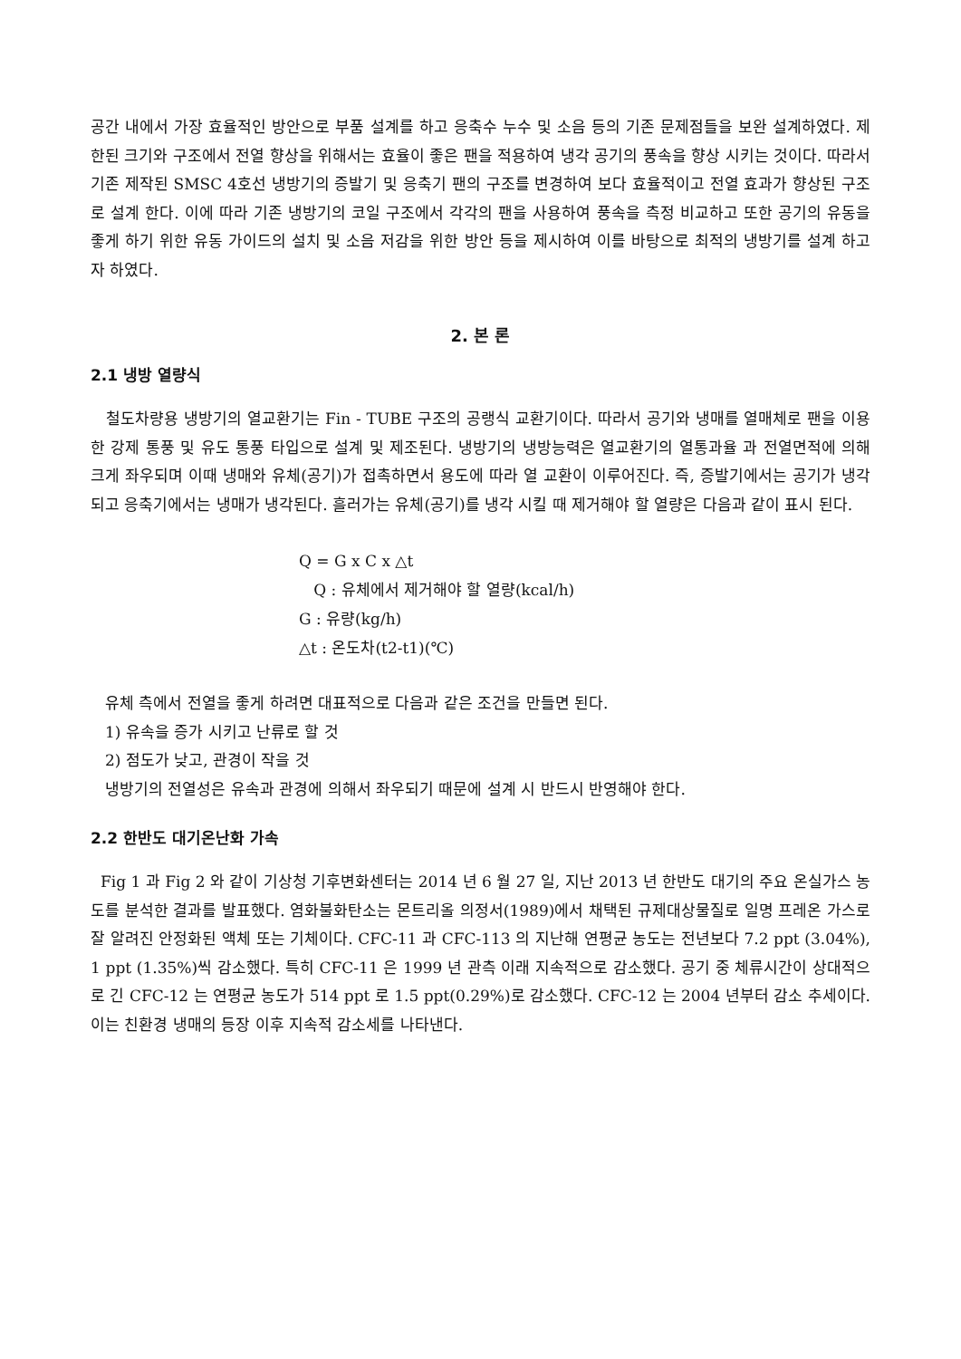공간 내에서 가장 효율적인 방안으로 부품 설계를 하고 응축수 누수 및 소음 등의 기존 문제점들을 보완 설계하였다. 제한된 크기와 구조에서 전열 향상을 위해서는 효율이 좋은 팬을 적용하여 냉각 공기의 풍속을 향상 시키는 것이다. 따라서 기존 제작된 SMSC 4호선 냉방기의 증발기 및 응축기 팬의 구조를 변경하여 보다 효율적이고 전열 효과가 향상된 구조로 설계 한다. 이에 따라 기존 냉방기의 코일 구조에서 각각의 팬을 사용하여 풍속을 측정 비교하고 또한 공기의 유동을 좋게 하기 위한 유동 가이드의 설치 및 소음 저감을 위한 방안 등을 제시하여 이를 바탕으로 최적의 냉방기를 설계 하고자 하였다.
2. 본 론
2.1 냉방 열량식
철도차량용 냉방기의 열교환기는 Fin - TUBE 구조의 공랭식 교환기이다. 따라서 공기와 냉매를 열매체로 팬을 이용한 강제 통풍 및 유도 통풍 타입으로 설계 및 제조된다. 냉방기의 냉방능력은 열교환기의 열통과율 과 전열면적에 의해 크게 좌우되며 이때 냉매와 유체(공기)가 접촉하면서 용도에 따라 열 교환이 이루어진다. 즉, 증발기에서는 공기가 냉각되고 응축기에서는 냉매가 냉각된다. 흘러가는 유체(공기)를 냉각 시킬 때 제거해야 할 열량은 다음과 같이 표시 된다.
Q = G x C x △t
Q : 유체에서 제거해야 할 열량(kcal/h)
G : 유량(kg/h)
△t : 온도차(t2-t1)(℃)
유체 측에서 전열을 좋게 하려면 대표적으로 다음과 같은 조건을 만들면 된다.
1) 유속을 증가 시키고 난류로 할 것
2) 점도가 낮고, 관경이 작을 것
냉방기의 전열성은 유속과 관경에 의해서 좌우되기 때문에 설계 시 반드시 반영해야 한다.
2.2 한반도 대기온난화 가속
Fig 1 과 Fig 2 와 같이 기상청 기후변화센터는 2014 년 6 월 27 일, 지난 2013 년 한반도 대기의 주요 온실가스 농도를 분석한 결과를 발표했다. 염화불화탄소는 몬트리올 의정서(1989)에서 채택된 규제대상물질로 일명 프레온 가스로 잘 알려진 안정화된 액체 또는 기체이다. CFC-11 과 CFC-113 의 지난해 연평균 농도는 전년보다 7.2 ppt (3.04%), 1 ppt (1.35%)씩 감소했다. 특히 CFC-11 은 1999 년 관측 이래 지속적으로 감소했다. 공기 중 체류시간이 상대적으로 긴 CFC-12 는 연평균 농도가 514 ppt 로 1.5 ppt(0.29%)로 감소했다. CFC-12 는 2004 년부터 감소 추세이다. 이는 친환경 냉매의 등장 이후 지속적 감소세를 나타낸다.